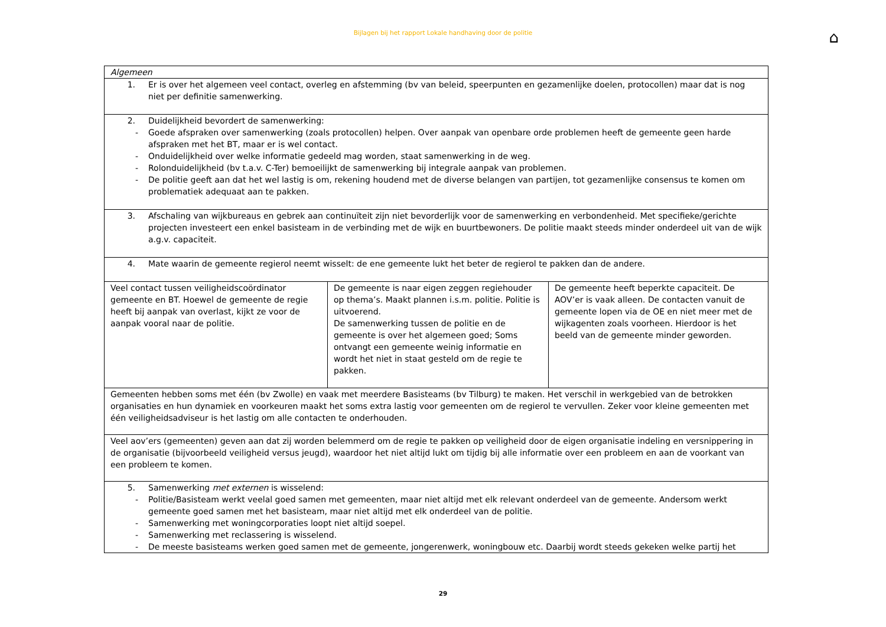Bijlagen bij het rapport Lokale handhaving door de politie ⌂
| Algemeen | | |
| 1. Er is over het algemeen veel contact, overleg en afstemming (bv van beleid, speerpunten en gezamenlijke doelen, protocollen) maar dat is nog niet per definitie samenwerking. | | |
| 2. Duidelijkheid bevordert de samenwerking: - Goede afspraken over samenwerking (zoals protocollen) helpen. Over aanpak van openbare orde problemen heeft de gemeente geen harde afspraken met het BT, maar er is wel contact. - Onduidelijkheid over welke informatie gedeeld mag worden, staat samenwerking in de weg. - Rolonduidelijkheid (bv t.a.v. C-Ter) bemoeilijkt de samenwerking bij integrale aanpak van problemen. - De politie geeft aan dat het wel lastig is om, rekening houdend met de diverse belangen van partijen, tot gezamenlijke consensus te komen om problematiek adequaat aan te pakken. | | |
| 3. Afschaling van wijkbureaus en gebrek aan continuïteit zijn niet bevorderlijk voor de samenwerking en verbondenheid. Met specifieke/gerichte projecten investeert een enkel basisteam in de verbinding met de wijk en buurtbewoners. De politie maakt steeds minder onderdeel uit van de wijk a.g.v. capaciteit. | | |
| 4. Mate waarin de gemeente regierol neemt wisselt: de ene gemeente lukt het beter de regierol te pakken dan de andere. | | |
| Veel contact tussen veiligheidscoördinator gemeente en BT. Hoewel de gemeente de regie heeft bij aanpak van overlast, kijkt ze voor de aanpak vooral naar de politie. | De gemeente is naar eigen zeggen regiehouder op thema’s. Maakt plannen i.s.m. politie. Politie is uitvoerend. De samenwerking tussen de politie en de gemeente is over het algemeen goed; Soms ontvangt een gemeente weinig informatie en wordt het niet in staat gesteld om de regie te pakken. | De gemeente heeft beperkte capaciteit. De AOV’er is vaak alleen. De contacten vanuit de gemeente lopen via de OE en niet meer met de wijkagenten zoals voorheen. Hierdoor is het beeld van de gemeente minder geworden. |
| Gemeenten hebben soms met één (bv Zwolle) en vaak met meerdere Basisteams (bv Tilburg) te maken. Het verschil in werkgebied van de betrokken organisaties en hun dynamiek en voorkeuren maakt het soms extra lastig voor gemeenten om de regierol te vervullen. Zeker voor kleine gemeenten met één veiligheidsadviseur is het lastig om alle contacten te onderhouden. | | |
| Veel aov’ers (gemeenten) geven aan dat zij worden belemmerd om de regie te pakken op veiligheid door de eigen organisatie indeling en versnippering in de organisatie (bijvoorbeeld veiligheid versus jeugd), waardoor het niet altijd lukt om tijdig bij alle informatie over een probleem en aan de voorkant van een probleem te komen. | | |
| 5. Samenwerking met externen is wisselend: - Politie/Basisteam werkt veelal goed samen met gemeenten, maar niet altijd met elk relevant onderdeel van de gemeente. Andersom werkt gemeente goed samen met het basisteam, maar niet altijd met elk onderdeel van de politie. - Samenwerking met woningcorporaties loopt niet altijd soepel. - Samenwerking met reclassering is wisselend. - De meeste basisteams werken goed samen met de gemeente, jongerenwerk, woningbouw etc. Daarbij wordt steeds gekeken welke partij het | | |
29